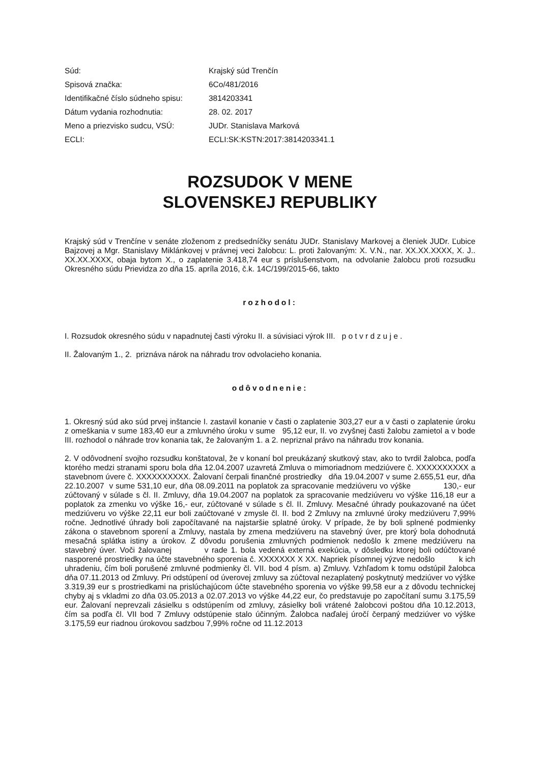| Súd: | Krajský súd Trenčín |
| Spisová značka: | 6Co/481/2016 |
| Identifikačné číslo súdneho spisu: | 3814203341 |
| Dátum vydania rozhodnutia: | 28. 02. 2017 |
| Meno a priezvisko sudcu, VSÚ: | JUDr. Stanislava Marková |
| ECLI: | ECLI:SK:KSTN:2017:3814203341.1 |
ROZSUDOK V MENE
SLOVENSKEJ REPUBLIKY
Krajský súd v Trenčíne v senáte zloženom z predsedníčky senátu JUDr. Stanislavy Markovej a členiek JUDr. Ľubice Bajzovej a Mgr. Stanislavy Miklánkovej v právnej veci žalobcu: L. proti žalovaným: X. V.N., nar. XX.XX.XXXX, X. J.. XX.XX.XXXX, obaja bytom X., o zaplatenie 3.418,74 eur s príslušenstvom, na odvolanie žalobcu proti rozsudku Okresného súdu Prievidza zo dňa 15. apríla 2016, č.k. 14C/199/2015-66, takto
rozhodol:
I. Rozsudok okresného súdu v napadnutej časti výroku II. a súvisiaci výrok III. p o t v r d z u j e .
II. Žalovaným 1., 2. priznáva nárok na náhradu trov odvolacieho konania.
odôvodnenie:
1. Okresný súd ako súd prvej inštancie I. zastavil konanie v časti o zaplatenie 303,27 eur a v časti o zaplatenie úroku z omeškania v sume 183,40 eur a zmluvného úroku v sume 95,12 eur, II. vo zvyšnej časti žalobu zamietol a v bode III. rozhodol o náhrade trov konania tak, že žalovaným 1. a 2. nepriznal právo na náhradu trov konania.
2. V odôvodnení svojho rozsudku konštatoval, že v konaní bol preukázaný skutkový stav, ako to tvrdil žalobca, podľa ktorého medzi stranami sporu bola dňa 12.04.2007 uzavretá Zmluva o mimoriadnom medziúvere č. XXXXXXXXXX a stavebnom úvere č. XXXXXXXXXX. Žalovaní čerpali finančné prostriedky dňa 19.04.2007 v sume 2.655,51 eur, dňa 22.10.2007 v sume 531,10 eur, dňa 08.09.2011 na poplatok za spracovanie medziúveru vo výške 130,- eur zúčtovaný v súlade s čl. II. Zmluvy, dňa 19.04.2007 na poplatok za spracovanie medziúveru vo výške 116,18 eur a poplatok za zmenku vo výške 16,- eur, zúčtované v súlade s čl. II. Zmluvy. Mesačné úhrady poukazované na účet medziúveru vo výške 22,11 eur boli zaúčtované v zmysle čl. II. bod 2 Zmluvy na zmluvné úroky medziúveru 7,99% ročne. Jednotlivé úhrady boli započítavané na najstaršie splatné úroky. V prípade, že by boli splnené podmienky zákona o stavebnom sporení a Zmluvy, nastala by zmena medziúveru na stavebný úver, pre ktorý bola dohodnutá mesačná splátka istiny a úrokov. Z dôvodu porušenia zmluvných podmienok nedošlo k zmene medziúveru na stavebný úver. Voči žalovanej v rade 1. bola vedená externá exekúcia, v dôsledku ktorej boli odúčtované nasporené prostriedky na účte stavebného sporenia č. XXXXXXX X XX. Napriek písomnej výzve nedošlo k ich uhradeniu, čím boli porušené zmluvné podmienky čl. VII. bod 4 písm. a) Zmluvy. Vzhľadom k tomu odstúpil žalobca dňa 07.11.2013 od Zmluvy. Pri odstúpení od úverovej zmluvy sa zúčtoval nezaplatený poskytnutý medziúver vo výške 3.319,39 eur s prostriedkami na prislúchajúcom účte stavebného sporenia vo výške 99,58 eur a z dôvodu technickej chyby aj s vkladmi zo dňa 03.05.2013 a 02.07.2013 vo výške 44,22 eur, čo predstavuje po započítaní sumu 3.175,59 eur. Žalovaní neprevzali zásielku s odstúpením od zmluvy, zásielky boli vrátené žalobcovi poštou dňa 10.12.2013, čím sa podľa čl. VII bod 7 Zmluvy odstúpenie stalo účinným. Žalobca naďalej úročí čerpaný medziúver vo výške 3.175,59 eur riadnou úrokovou sadzbou 7,99% ročne od 11.12.2013